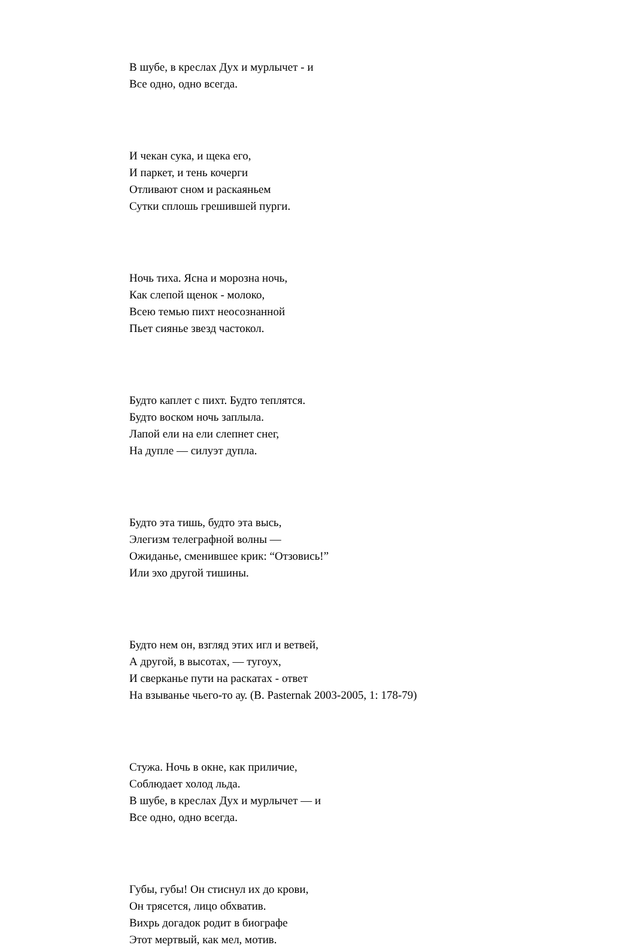В шубе, в креслах Дух и мурлычет - и
Все одно, одно всегда.
И чекан сука, и щека его,
И паркет, и тень кочерги
Отливают сном и раскаяньем
Сутки сплошь грешившей пурги.
Ночь тиха. Ясна и морозна ночь,
Как слепой щенок - молоко,
Всею темью пихт неосознанной
Пьет сиянье звезд частокол.
Будто каплет с пихт. Будто теплятся.
Будто воском ночь заплыла.
Лапой ели на ели слепнет снег,
На дупле — силуэт дупла.
Будто эта тишь, будто эта высь,
Элегизм телеграфной волны —
Ожиданье, сменившее крик: “Отзовись!”
Или эхо другой тишины.
Будто нем он, взгляд этих игл и ветвей,
А другой, в высотах, — тугоух,
И сверканье пути на раскатах - ответ
На взыванье чьего-то ау. (B. Pasternak 2003-2005, 1: 178-79)
Стужа. Ночь в окне, как приличие,
Соблюдает холод льда.
В шубе, в креслах Дух и мурлычет — и
Все одно, одно всегда.
Губы, губы! Он стиснул их до крови,
Он трясется, лицо обхватив.
Вихрь догадок родит в биографе
Этот мертвый, как мел, мотив.